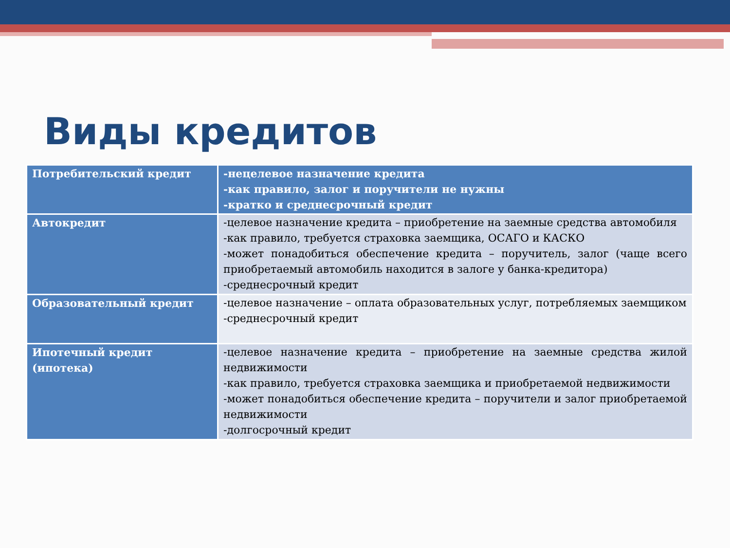Виды кредитов
| Потребительский кредит | -нецелевое назначение кредита -как правило, залог и поручители не нужны -кратко и среднесрочный кредит |
| Автокредит | -целевое назначение кредита – приобретение на заемные средства автомобиля -как правило, требуется страховка заемщика, ОСАГО и КАСКО -может понадобиться обеспечение кредита – поручитель, залог (чаще всего приобретаемый автомобиль находится в залоге у банка-кредитора) -среднесрочный кредит |
| Образовательный кредит | -целевое назначение – оплата образовательных услуг, потребляемых заемщиком -среднесрочный кредит |
| Ипотечный кредит (ипотека) | -целевое назначение кредита – приобретение на заемные средства жилой недвижимости -как правило, требуется страховка заемщика и приобретаемой недвижимости -может понадобиться обеспечение кредита – поручители и залог приобретаемой недвижимости -долгосрочный кредит |